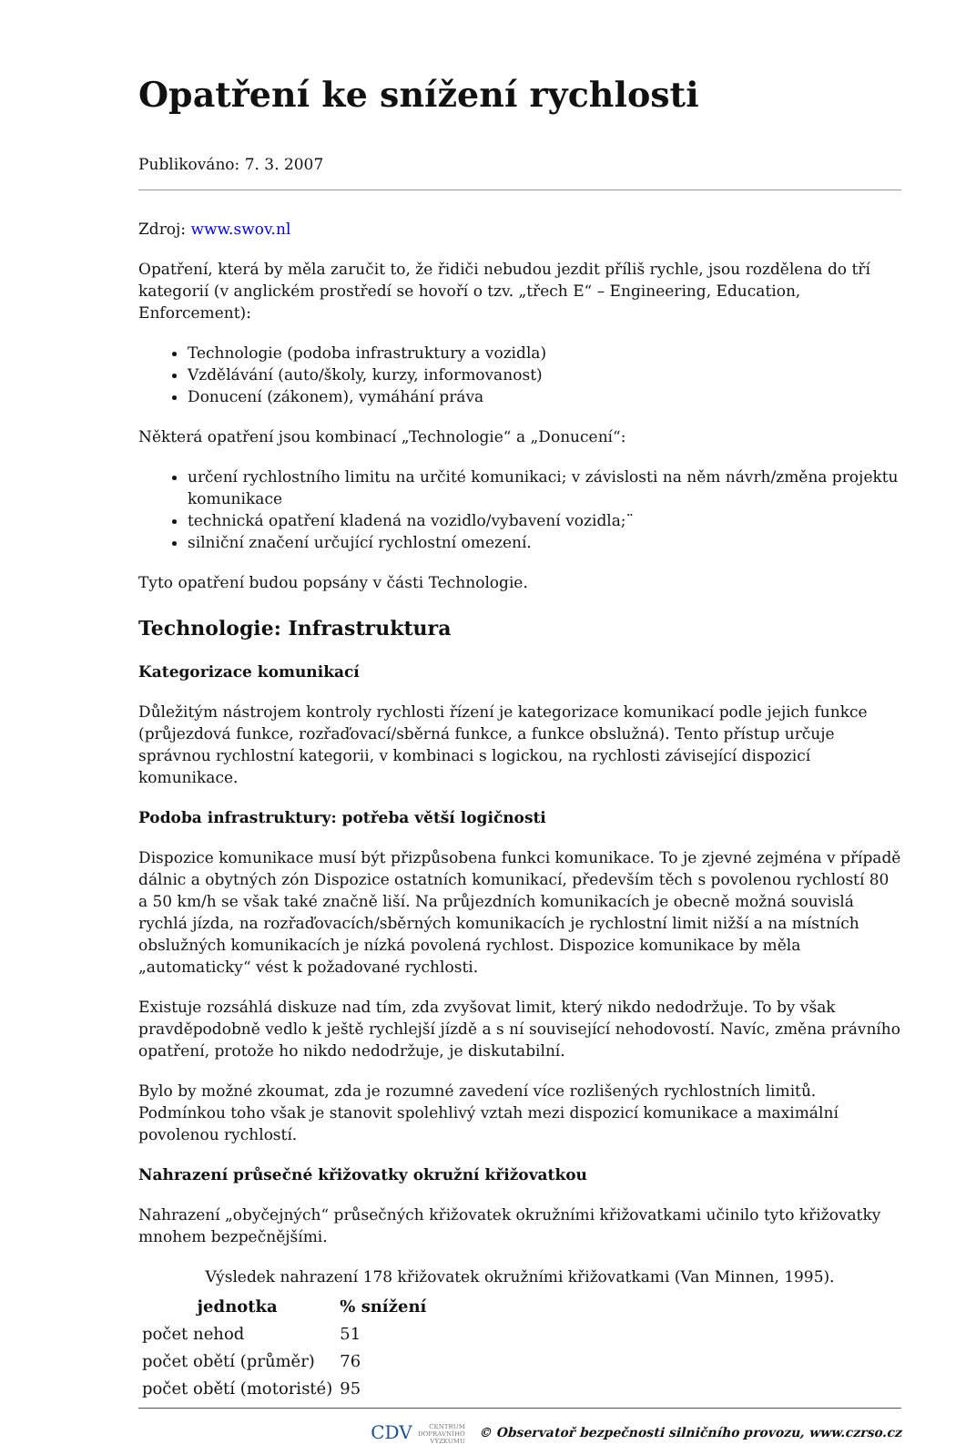Opatření ke snížení rychlosti
Publikováno: 7. 3. 2007
Zdroj: www.swov.nl
Opatření, která by měla zaručit to, že řidiči nebudou jezdit příliš rychle, jsou rozdělena do tří kategorií (v anglickém prostředí se hovoří o tzv. „třech E“ – Engineering, Education, Enforcement):
Technologie (podoba infrastruktury a vozidla)
Vzdělávání (auto/školy, kurzy, informovanost)
Donucení (zákonem), vymáhání práva
Některá opatření jsou kombinací „Technologie“ a „Donucení“:
určení rychlostního limitu na určité komunikaci; v závislosti na něm návrh/změna projektu komunikace
technická opatření kladená na vozidlo/vybavení vozidla;¨
silniční značení určující rychlostní omezení.
Tyto opatření budou popsány v části Technologie.
Technologie: Infrastruktura
Kategorizace komunikací
Důležitým nástrojem kontroly rychlosti řízení je kategorizace komunikací podle jejich funkce (průjezdová funkce, rozřaďovací/sběrná funkce, a funkce obslužná). Tento přístup určuje správnou rychlostní kategorii, v kombinaci s logickou, na rychlosti závisející dispozicí komunikace.
Podoba infrastruktury: potřeba větší logičnosti
Dispozice komunikace musí být přizpůsobena funkci komunikace. To je zjevné zejména v případě dálnic a obytných zón Dispozice ostatních komunikací, především těch s povolenou rychlostí 80 a 50 km/h se však také značně liší. Na průjezdních komunikacích je obecně možná souvislá rychlá jízda, na rozřaďovacích/sběrných komunikacích je rychlostní limit nižší a na místních obslužných komunikacích je nízká povolená rychlost. Dispozice komunikace by měla „automaticky“ vést k požadované rychlosti.
Existuje rozsáhlá diskuze nad tím, zda zvyšovat limit, který nikdo nedodržuje. To by však pravděpodobně vedlo k ještě rychlejší jízdě a s ní související nehodovostí. Navíc, změna právního opatření, protože ho nikdo nedodržuje, je diskutabilní.
Bylo by možné zkoumat, zda je rozumné zavedení více rozlišených rychlostních limitů. Podmínkou toho však je stanovit spolehlivý vztah mezi dispozicí komunikace a maximální povolenou rychlostí.
Nahrazení průsečné křižovatky okružní křižovatkou
Nahrazení „obyčejných“ průsečných křižovatek okružními křižovatkami učinilo tyto křižovatky mnohem bezpečnějšími.
Výsledek nahrazení 178 křižovatek okružními křižovatkami (Van Minnen, 1995).
| jednotka | % snížení |
| --- | --- |
| počet nehod | 51 |
| počet obětí (průměr) | 76 |
| počet obětí (motoristé) | 95 |
CDV CENTRUM
DOPRAVNÍHO
VÝZKUMU © Observatoř bezpečnosti silničního provozu, www.czrso.cz